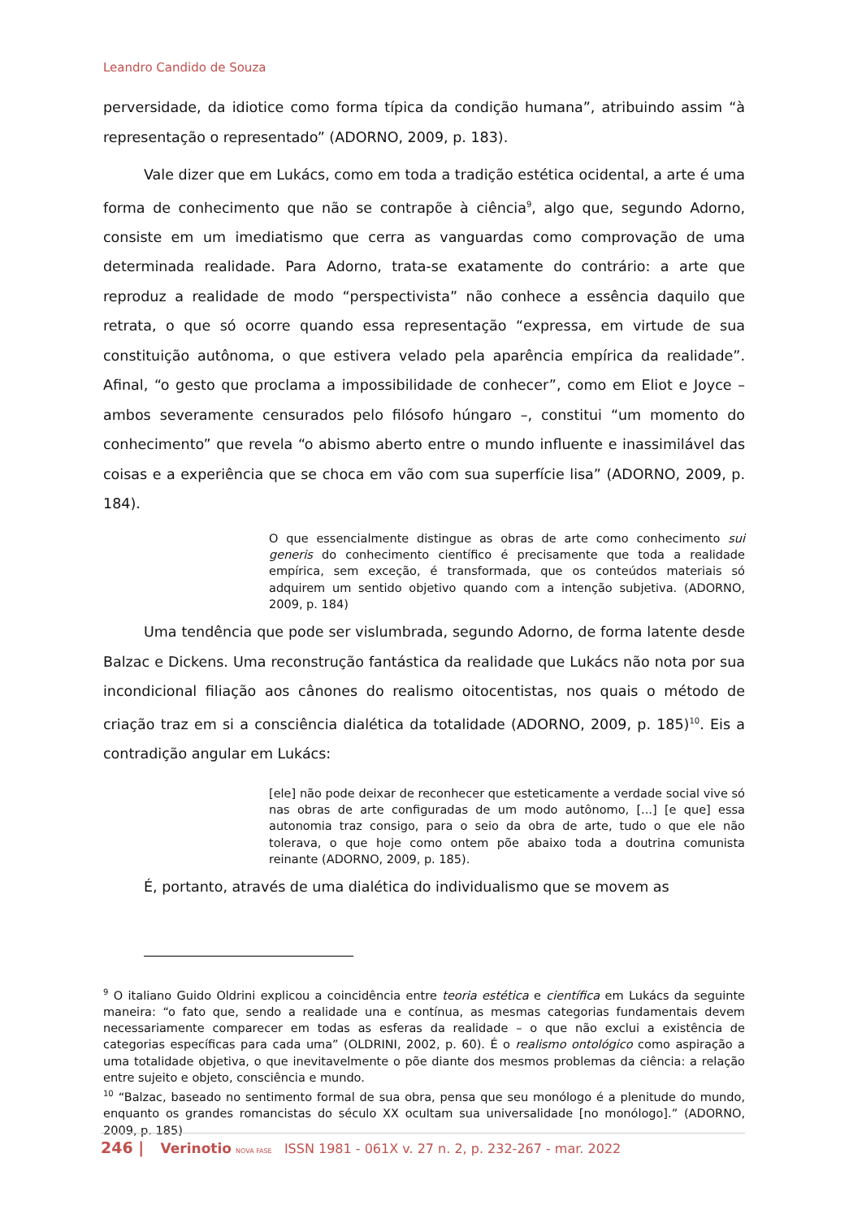Leandro Candido de Souza
perversidade, da idiotice como forma típica da condição humana”, atribuindo assim “à representação o representado” (ADORNO, 2009, p. 183).
Vale dizer que em Lukács, como em toda a tradição estética ocidental, a arte é uma forma de conhecimento que não se contrapõe à ciência<sup>9</sup>, algo que, segundo Adorno, consiste em um imediatismo que cerra as vanguardas como comprovação de uma determinada realidade. Para Adorno, trata-se exatamente do contrário: a arte que reproduz a realidade de modo “perspectivista” não conhece a essência daquilo que retrata, o que só ocorre quando essa representação “expressa, em virtude de sua constituição autônoma, o que estivera velado pela aparência empírica da realidade”. Afinal, “o gesto que proclama a impossibilidade de conhecer”, como em Eliot e Joyce – ambos severamente censurados pelo filósofo húngaro –, constitui “um momento do conhecimento” que revela “o abismo aberto entre o mundo influente e inassimilável das coisas e a experiência que se choca em vão com sua superfície lisa” (ADORNO, 2009, p. 184).
O que essencialmente distingue as obras de arte como conhecimento sui generis do conhecimento científico é precisamente que toda a realidade empírica, sem exceção, é transformada, que os conteúdos materiais só adquirem um sentido objetivo quando com a intenção subjetiva. (ADORNO, 2009, p. 184)
Uma tendência que pode ser vislumbrada, segundo Adorno, de forma latente desde Balzac e Dickens. Uma reconstrução fantástica da realidade que Lukács não nota por sua incondicional filiação aos cânones do realismo oitocentistas, nos quais o método de criação traz em si a consciência dialética da totalidade (ADORNO, 2009, p. 185)<sup>10</sup>. Eis a contradição angular em Lukács:
[ele] não pode deixar de reconhecer que esteticamente a verdade social vive só nas obras de arte configuradas de um modo autônomo, [...] [e que] essa autonomia traz consigo, para o seio da obra de arte, tudo o que ele não tolerava, o que hoje como ontem põe abaixo toda a doutrina comunista reinante (ADORNO, 2009, p. 185).
É, portanto, através de uma dialética do individualismo que se movem as
<sup>9</sup> O italiano Guido Oldrini explicou a coincidência entre teoria estética e científica em Lukács da seguinte maneira: “o fato que, sendo a realidade una e contínua, as mesmas categorias fundamentais devem necessariamente comparecer em todas as esferas da realidade – o que não exclui a existência de categorias específicas para cada uma” (OLDRINI, 2002, p. 60). É o realismo ontológico como aspiração a uma totalidade objetiva, o que inevitavelmente o põe diante dos mesmos problemas da ciência: a relação entre sujeito e objeto, consciência e mundo.
<sup>10</sup> “Balzac, baseado no sentimento formal de sua obra, pensa que seu monólogo é a plenitude do mundo, enquanto os grandes romancistas do século XX ocultam sua universalidade [no monólogo].” (ADORNO, 2009, p. 185)
246 | Verinotio NOVA FASE ISSN 1981 - 061X v. 27 n. 2, p. 232-267 - mar. 2022